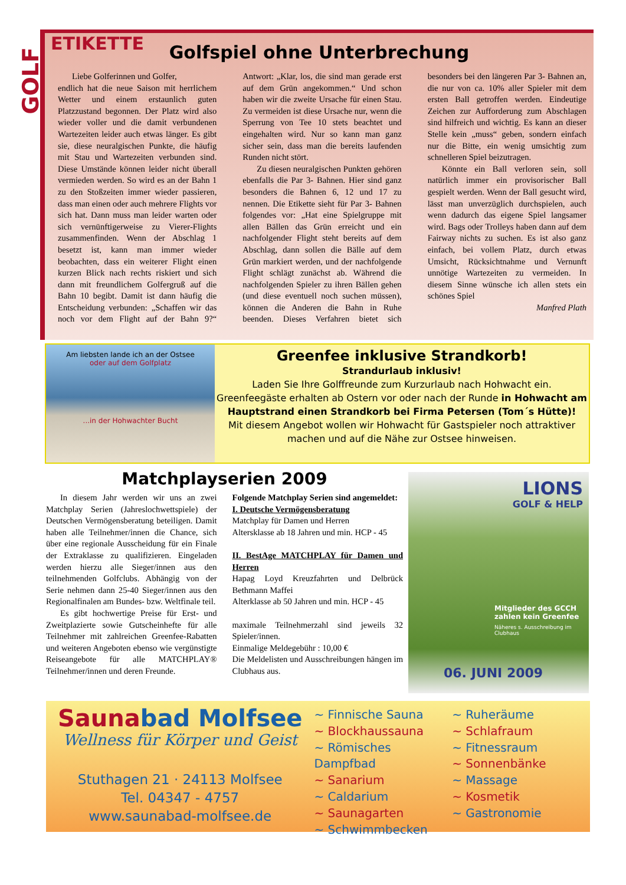GOLF
ETIKETTE
Golfspiel ohne Unterbrechung
Liebe Golferinnen und Golfer,
endlich hat die neue Saison mit herrlichem Wetter und einem erstaunlich guten Platzzustand begonnen. Der Platz wird also wieder voller und die damit verbundenen Wartezeiten leider auch etwas länger. Es gibt sie, diese neuralgischen Punkte, die häufig mit Stau und Wartezeiten verbunden sind. Diese Umstände können leider nicht überall vermieden werden. So wird es an der Bahn 1 zu den Stoßzeiten immer wieder passieren, dass man einen oder auch mehrere Flights vor sich hat. Dann muss man leider warten oder sich vernünftigerweise zu Vierer-Flights zusammenfinden. Wenn der Abschlag 1 besetzt ist, kann man immer wieder beobachten, dass ein weiterer Flight einen kurzen Blick nach rechts riskiert und sich dann mit freundlichem Golfergruß auf die Bahn 10 begibt. Damit ist dann häufig die Entscheidung verbunden: „Schaffen wir das noch vor dem Flight auf der Bahn 9?“ Antwort: „Klar, los, die sind man gerade erst auf dem Grün angekommen.“ Und schon haben wir die zweite Ursache für einen Stau. Zu vermeiden ist diese Ursache nur, wenn die Sperrung von Tee 10 stets beachtet und eingehalten wird. Nur so kann man ganz sicher sein, dass man die bereits laufenden Runden nicht stört.
Zu diesen neuralgischen Punkten gehören ebenfalls die Par 3- Bahnen. Hier sind ganz besonders die Bahnen 6, 12 und 17 zu nennen. Die Etikette sieht für Par 3- Bahnen folgendes vor: „Hat eine Spielgruppe mit allen Bällen das Grün erreicht und ein nachfolgender Flight steht bereits auf dem Abschlag, dann sollen die Bälle auf dem Grün markiert werden, und der nachfolgende Flight schlägt zunächst ab. Während die nachfolgenden Spieler zu ihren Bällen gehen (und diese eventuell noch suchen müssen), können die Anderen die Bahn in Ruhe beenden. Dieses Verfahren bietet sich besonders bei den längeren Par 3- Bahnen an, die nur von ca. 10% aller Spieler mit dem ersten Ball getroffen werden. Eindeutige Zeichen zur Aufforderung zum Abschlagen sind hilfreich und wichtig. Es kann an dieser Stelle kein „muss“ geben, sondern einfach nur die Bitte, ein wenig umsichtig zum schnelleren Spiel beizutragen.
Könnte ein Ball verloren sein, soll natürlich immer ein provisorischer Ball gespielt werden. Wenn der Ball gesucht wird, lässt man unverzüglich durchspielen, auch wenn dadurch das eigene Spiel langsamer wird. Bags oder Trolleys haben dann auf dem Fairway nichts zu suchen. Es ist also ganz einfach, bei vollem Platz, durch etwas Umsicht, Rücksichtnahme und Vernunft unnötige Wartezeiten zu vermeiden. In diesem Sinne wünsche ich allen stets ein schönes Spiel
Manfred Plath
Am liebsten lande ich an der Ostsee
oder auf dem Golfplatz
...in der Hohwachter Bucht
Greenfee inklusive Strandkorb!
Strandurlaub inklusiv!
Laden Sie Ihre Golffreunde zum Kurzurlaub nach Hohwacht ein.
Greenfeegäste erhalten ab Ostern vor oder nach der Runde in Hohwacht am Hauptstrand einen Strandkorb bei Firma Petersen (Tom´s Hütte)!
Mit diesem Angebot wollen wir Hohwacht für Gastspieler noch attraktiver machen und auf die Nähe zur Ostsee hinweisen.
Matchplayserien 2009
In diesem Jahr werden wir uns an zwei Matchplay Serien (Jahreslochwettspiele) der Deutschen Vermögensberatung beteiligen. Damit haben alle Teilnehmer/innen die Chance, sich über eine regionale Ausscheidung für ein Finale der Extraklasse zu qualifizieren. Eingeladen werden hierzu alle Sieger/innen aus den teilnehmenden Golfclubs. Abhängig von der Serie nehmen dann 25-40 Sieger/innen aus den Regionalfinalen am Bundes- bzw. Weltfinale teil.
Es gibt hochwertige Preise für Erst- und Zweitplazierte sowie Gutscheinhefte für alle Teilnehmer mit zahlreichen Greenfee-Rabatten und weiteren Angeboten ebenso wie vergünstigte Reiseangebote für alle MATCHPLAY® Teilnehmer/innen und deren Freunde.
Folgende Matchplay Serien sind angemeldet:
I. Deutsche Vermögensberatung
Matchplay für Damen und Herren
Altersklasse ab 18 Jahren und min. HCP - 45
II. BestAge MATCHPLAY für Damen und Herren
Hapag Loyd Kreuzfahrten und Delbrück Bethmann Maffei
Alterklasse ab 50 Jahren und min. HCP - 45
maximale Teilnehmerzahl sind jeweils 32 Spieler/innen.
Einmalige Meldegebühr : 10,00 €
Die Meldelisten und Ausschreibungen hängen im Clubhaus aus.
LIONS
GOLF & HELP
Mitglieder des GCCH zahlen kein Greenfee
Näheres s. Ausschreibung im Clubhaus
06. JUNI 2009
Saunabad Molfsee
Wellness für Körper und Geist
Stuthagen 21 · 24113 Molfsee
Tel. 04347 - 4757
www.saunabad-molfsee.de
~ Finnische Sauna
~ Blockhaussauna
~ Römisches Dampfbad
~ Sanarium
~ Caldarium
~ Saunagarten
~ Schwimmbecken
~ Ruheräume
~ Schlafraum
~ Fitnessraum
~ Sonnenbänke
~ Massage
~ Kosmetik
~ Gastronomie